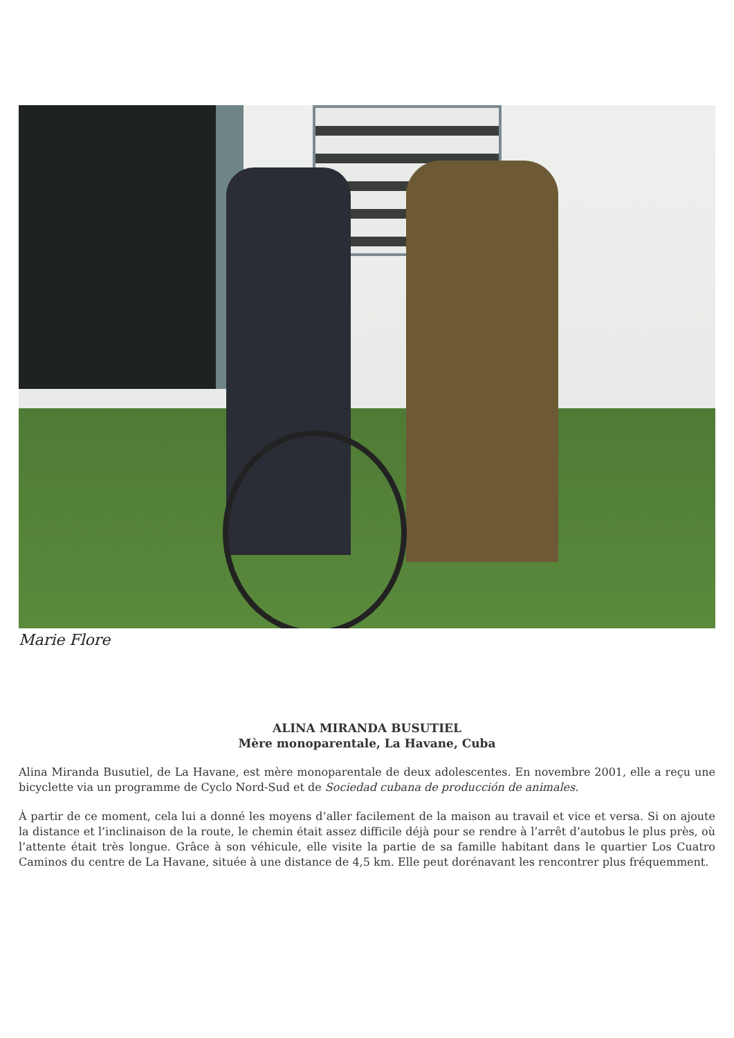Marie Flore
ALINA MIRANDA BUSUTIEL
Mère monoparentale, La Havane, Cuba
Alina Miranda Busutiel, de La Havane, est mère monoparentale de deux adolescentes. En novembre 2001, elle a reçu une bicyclette via un programme de Cyclo Nord-Sud et de Sociedad cubana de producción de animales.
À partir de ce moment, cela lui a donné les moyens d’aller facilement de la maison au travail et vice et versa. Si on ajoute la distance et l’inclinaison de la route, le chemin était assez difficile déjà pour se rendre à l’arrêt d’autobus le plus près, où l’attente était très longue. Grâce à son véhicule, elle visite la partie de sa famille habitant dans le quartier Los Cuatro Caminos du centre de La Havane, située à une distance de 4,5 km. Elle peut dorénavant les rencontrer plus fréquemment.